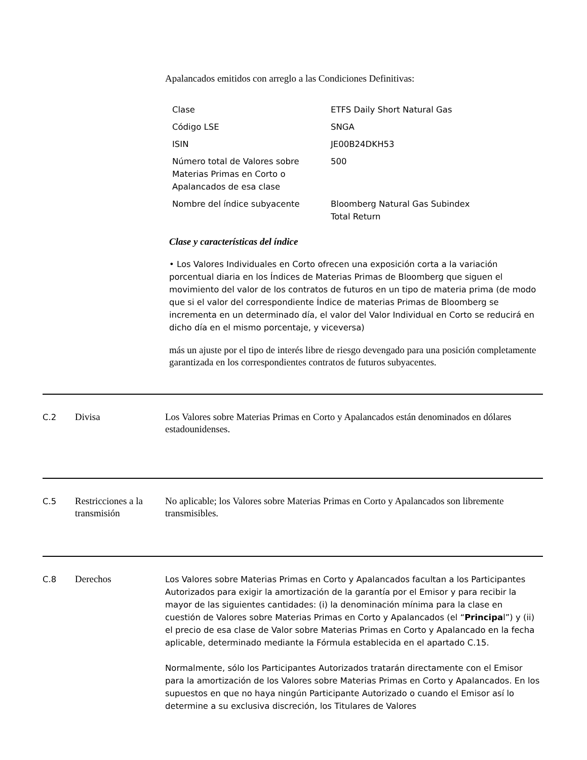Apalancados emitidos con arreglo a las Condiciones Definitivas:
| Clase | ETFS Daily Short Natural Gas |
| Código LSE | SNGA |
| ISIN | JE00B24DKH53 |
| Número total de Valores sobre Materias Primas en Corto o Apalancados de esa clase | 500 |
| Nombre del índice subyacente | Bloomberg Natural Gas Subindex Total Return |
Clase y características del índice
• Los Valores Individuales en Corto ofrecen una exposición corta a la variación porcentual diaria en los Índices de Materias Primas de Bloomberg que siguen el movimiento del valor de los contratos de futuros en un tipo de materia prima (de modo que si el valor del correspondiente Índice de materias Primas de Bloomberg se incrementa en un determinado día, el valor del Valor Individual en Corto se reducirá en dicho día en el mismo porcentaje, y viceversa)
más un ajuste por el tipo de interés libre de riesgo devengado para una posición completamente garantizada en los correspondientes contratos de futuros subyacentes.
C.2
Divisa Los Valores sobre Materias Primas en Corto y Apalancados están denominados en dólares estadounidenses.
C.5
Restricciones a la transmisión
No aplicable; los Valores sobre Materias Primas en Corto y Apalancados son libremente transmisibles.
C.8
Derechos
Los Valores sobre Materias Primas en Corto y Apalancados facultan a los Participantes Autorizados para exigir la amortización de la garantía por el Emisor y para recibir la mayor de las siguientes cantidades: (i) la denominación mínima para la clase en cuestión de Valores sobre Materias Primas en Corto y Apalancados (el “Principal”) y (ii) el precio de esa clase de Valor sobre Materias Primas en Corto y Apalancado en la fecha aplicable, determinado mediante la Fórmula establecida en el apartado C.15.
Normalmente, sólo los Participantes Autorizados tratarán directamente con el Emisor para la amortización de los Valores sobre Materias Primas en Corto y Apalancados. En los supuestos en que no haya ningún Participante Autorizado o cuando el Emisor así lo determine a su exclusiva discreción, los Titulares de Valores